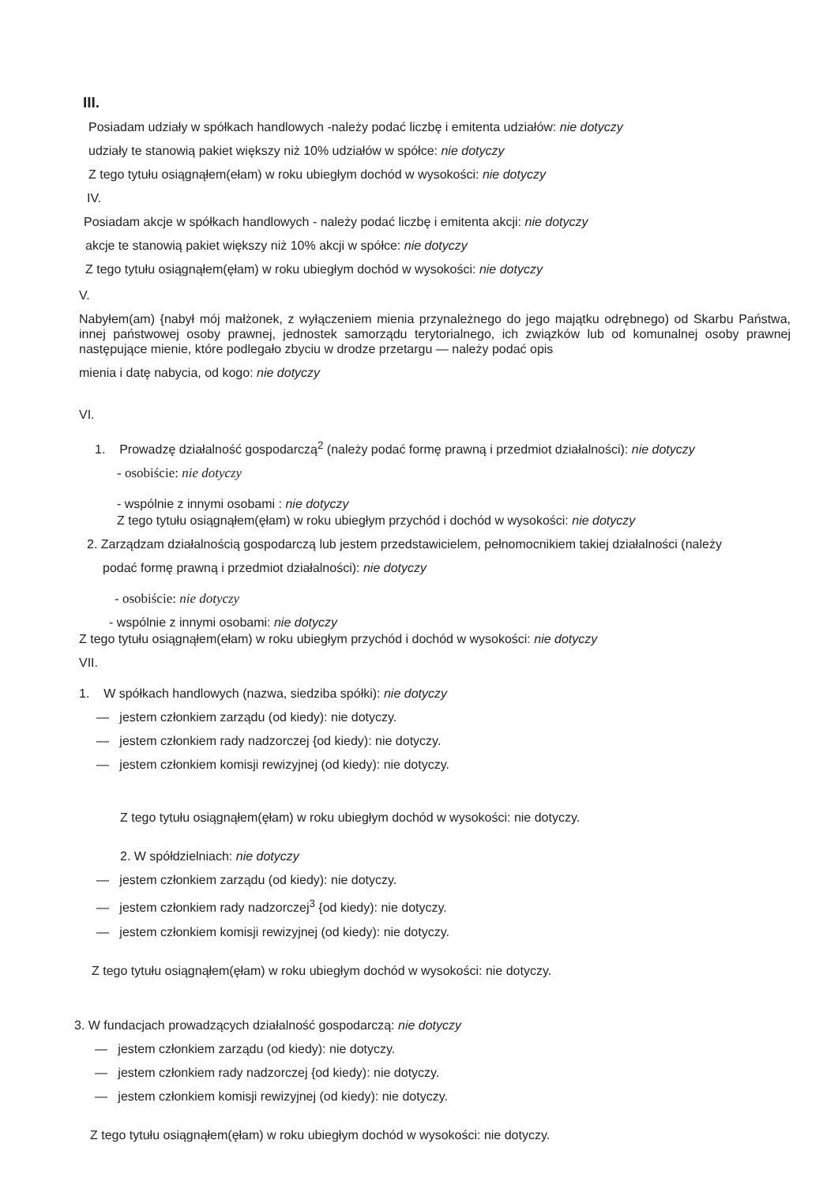III.
Posiadam udziały w spółkach handlowych -należy podać liczbę i emitenta udziałów: nie dotyczy
udziały te stanowią pakiet większy niż 10% udziałów w spółce: nie dotyczy
Z tego tytułu osiągnąłem(ełam) w roku ubiegłym dochód w wysokości: nie dotyczy
IV.
Posiadam akcje w spółkach handlowych - należy podać liczbę i emitenta akcji: nie dotyczy
akcje te stanowią pakiet większy niż 10% akcji w spółce: nie dotyczy
Z tego tytułu osiągnąłem(ęłam) w roku ubiegłym dochód w wysokości: nie dotyczy
V.
Nabyłem(am) {nabył mój małżonek, z wyłączeniem mienia przynależnego do jego majątku odrębnego) od Skarbu Państwa, innej państwowej osoby prawnej, jednostek samorządu terytorialnego, ich związków lub od komunalnej osoby prawnej następujące mienie, które podlegało zbyciu w drodze przetargu — należy podać opis
mienia i datę nabycia, od kogo: nie dotyczy
VI.
1. Prowadzę działalność gospodarczą<sup>2</sup> (należy podać formę prawną i przedmiot działalności): nie dotyczy
- osobiście: nie dotyczy
- wspólnie z innymi osobami : nie dotyczy
Z tego tytułu osiągnąłem(ęłam) w roku ubiegłym przychód i dochód w wysokości: nie dotyczy
2. Zarządzam działalnością gospodarczą lub jestem przedstawicielem, pełnomocnikiem takiej działalności (należy
podać formę prawną i przedmiot działalności): nie dotyczy
- osobiście: nie dotyczy
- wspólnie z innymi osobami: nie dotyczy
Z tego tytułu osiągnąłem(ełam) w roku ubiegłym przychód i dochód w wysokości: nie dotyczy
VII.
1. W spółkach handlowych (nazwa, siedziba spółki): nie dotyczy
— jestem członkiem zarządu (od kiedy): nie dotyczy.
— jestem członkiem rady nadzorczej {od kiedy): nie dotyczy.
— jestem członkiem komisji rewizyjnej (od kiedy): nie dotyczy.
Z tego tytułu osiągnąłem(ęłam) w roku ubiegłym dochód w wysokości: nie dotyczy.
2. W spółdzielniach: nie dotyczy
— jestem członkiem zarządu (od kiedy): nie dotyczy.
— jestem członkiem rady nadzorczej<sup>3</sup> {od kiedy): nie dotyczy.
— jestem członkiem komisji rewizyjnej (od kiedy): nie dotyczy.
Z tego tytułu osiągnąłem(ęłam) w roku ubiegłym dochód w wysokości: nie dotyczy.
3. W fundacjach prowadzących działalność gospodarczą: nie dotyczy
— jestem członkiem zarządu (od kiedy): nie dotyczy.
— jestem członkiem rady nadzorczej {od kiedy): nie dotyczy.
— jestem członkiem komisji rewizyjnej (od kiedy): nie dotyczy.
Z tego tytułu osiągnąłem(ęłam) w roku ubiegłym dochód w wysokości: nie dotyczy.